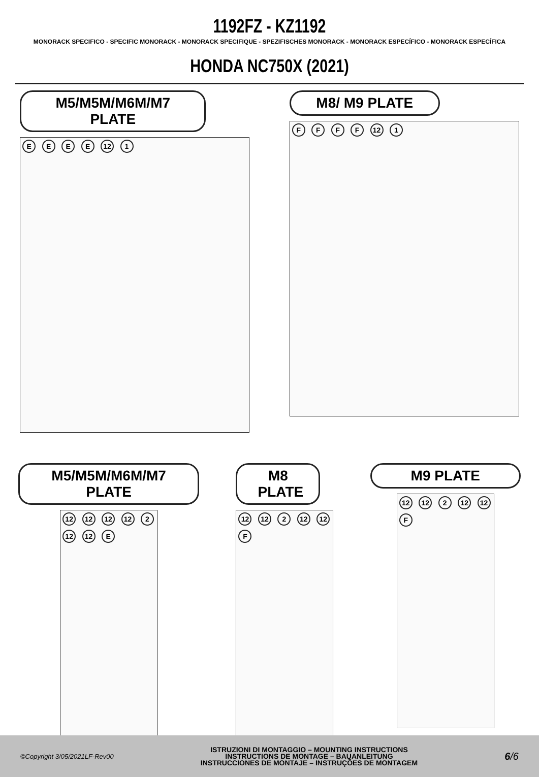1192FZ - KZ1192
MONORACK SPECIFICO - SPECIFIC MONORACK - MONORACK SPECIFIQUE - SPEZIFISCHES MONORACK - MONORACK ESPECÍFICO - MONORACK ESPECÍFICA
HONDA NC750X (2021)
M5/M5M/M6M/M7 PLATE
E E E E 12 1
M8/ M9 PLATE
F F F F 12 1
M5/M5M/M6M/M7 PLATE
12 12 12 12 2 12 12 E
M8 PLATE
12 12 2 12 12 F
M9 PLATE
12 12 2 12 12 F
©Copyright 3/05/2021LF-Rev00
ISTRUZIONI DI MONTAGGIO – MOUNTING INSTRUCTIONS
INSTRUCTIONS DE MONTAGE – BAUANLEITUNG
INSTRUCCIONES DE MONTAJE – INSTRUÇÕES DE MONTAGEM
6/6